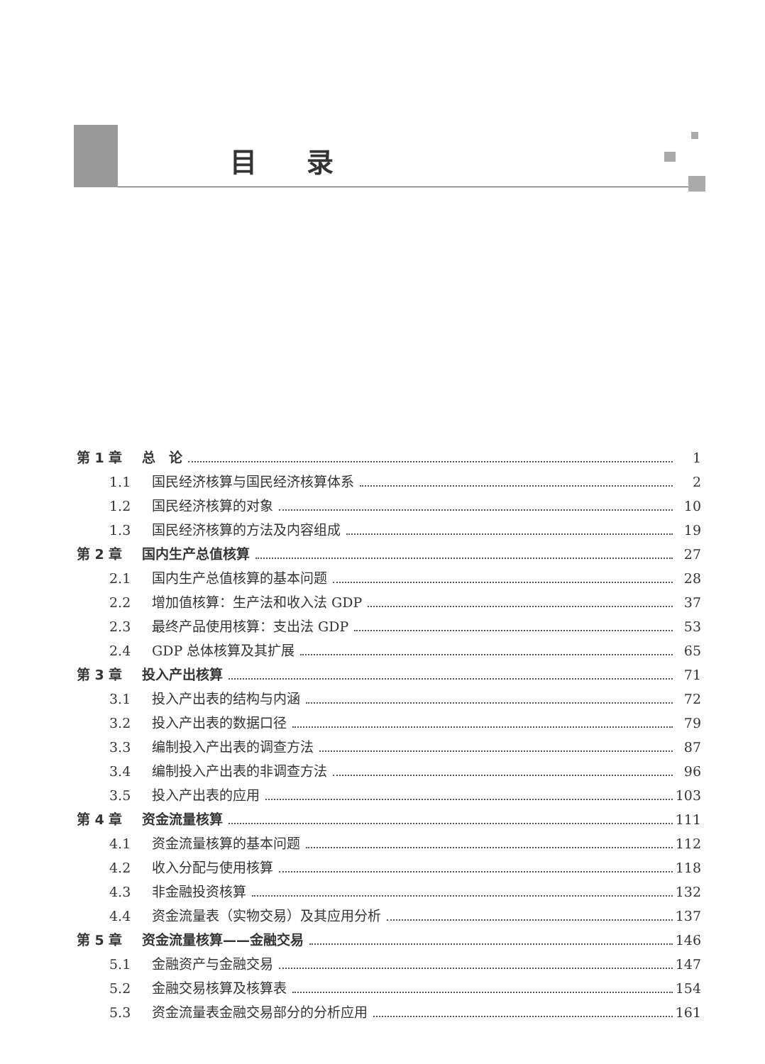目录
第 1 章 总　论 1
1.1 国民经济核算与国民经济核算体系 2
1.2 国民经济核算的对象 10
1.3 国民经济核算的方法及内容组成 19
第 2 章 国内生产总值核算 27
2.1 国内生产总值核算的基本问题 28
2.2 增加值核算：生产法和收入法 GDP 37
2.3 最终产品使用核算：支出法 GDP 53
2.4 GDP 总体核算及其扩展 65
第 3 章 投入产出核算 71
3.1 投入产出表的结构与内涵 72
3.2 投入产出表的数据口径 79
3.3 编制投入产出表的调查方法 87
3.4 编制投入产出表的非调查方法 96
3.5 投入产出表的应用 103
第 4 章 资金流量核算 111
4.1 资金流量核算的基本问题 112
4.2 收入分配与使用核算 118
4.3 非金融投资核算 132
4.4 资金流量表（实物交易）及其应用分析 137
第 5 章 资金流量核算——金融交易 146
5.1 金融资产与金融交易 147
5.2 金融交易核算及核算表 154
5.3 资金流量表金融交易部分的分析应用 161